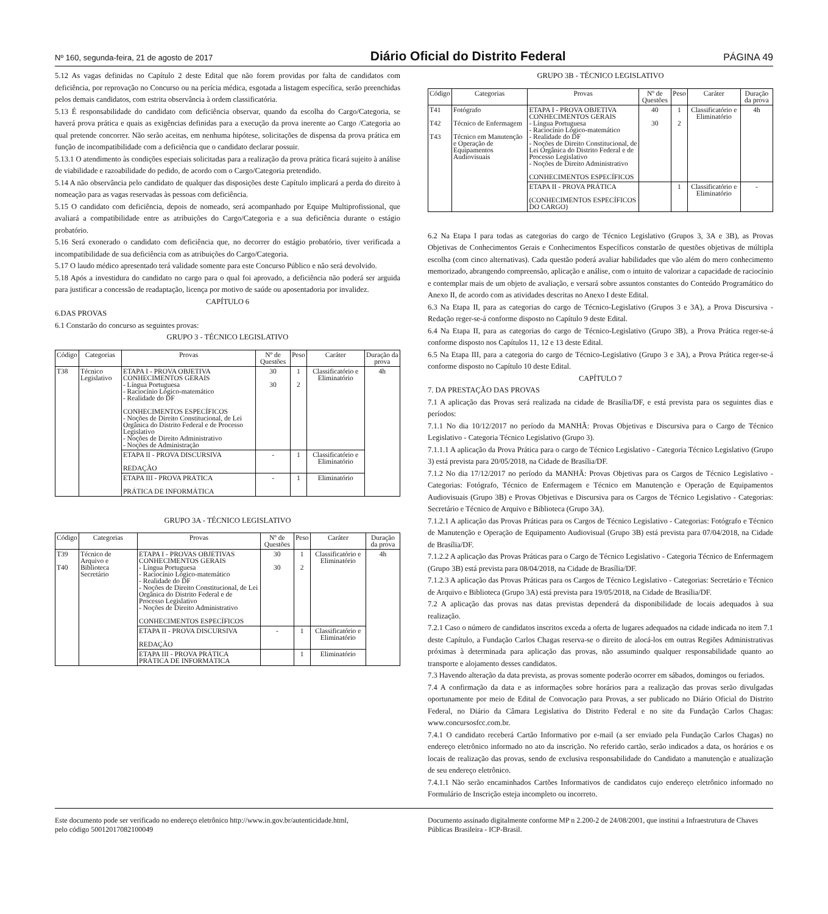Nº 160, segunda-feira, 21 de agosto de 2017 Diário Oficial do Distrito Federal PÁGINA 49
5.12 As vagas definidas no Capítulo 2 deste Edital que não forem providas por falta de candidatos com deficiência, por reprovação no Concurso ou na perícia médica, esgotada a listagem específica, serão preenchidas pelos demais candidatos, com estrita observância à ordem classificatória.
5.13 É responsabilidade do candidato com deficiência observar, quando da escolha do Cargo/Categoria, se haverá prova prática e quais as exigências definidas para a execução da prova inerente ao Cargo /Categoria ao qual pretende concorrer. Não serão aceitas, em nenhuma hipótese, solicitações de dispensa da prova prática em função de incompatibilidade com a deficiência que o candidato declarar possuir.
5.13.1 O atendimento às condições especiais solicitadas para a realização da prova prática ficará sujeito à análise de viabilidade e razoabilidade do pedido, de acordo com o Cargo/Categoria pretendido.
5.14 A não observância pelo candidato de qualquer das disposições deste Capítulo implicará a perda do direito à nomeação para as vagas reservadas às pessoas com deficiência.
5.15 O candidato com deficiência, depois de nomeado, será acompanhado por Equipe Multiprofissional, que avaliará a compatibilidade entre as atribuições do Cargo/Categoria e a sua deficiência durante o estágio probatório.
5.16 Será exonerado o candidato com deficiência que, no decorrer do estágio probatório, tiver verificada a incompatibilidade de sua deficiência com as atribuições do Cargo/Categoria.
5.17 O laudo médico apresentado terá validade somente para este Concurso Público e não será devolvido.
5.18 Após a investidura do candidato no cargo para o qual foi aprovado, a deficiência não poderá ser arguida para justificar a concessão de readaptação, licença por motivo de saúde ou aposentadoria por invalidez.
CAPÍTULO 6
6.DAS PROVAS
6.1 Constarão do concurso as seguintes provas:
GRUPO 3 - TÉCNICO LEGISLATIVO
| Código | Categorias | Provas | Nº de Questões | Peso | Caráter | Duração da prova |
| --- | --- | --- | --- | --- | --- | --- |
| T38 | Técnico Legislativo | ETAPA I - PROVA OBJETIVA CONHECIMENTOS GERAIS - Língua Portuguesa - Raciocínio Lógico-matemático - Realidade do DF CONHECIMENTOS ESPECÍFICOS - Noções de Direito Constitucional, de Lei Orgânica do Distrito Federal e de Processo Legislativo - Noções de Direito Administrativo - Noções de Administração | 30 30 | 1 2 | Classificatório e Eliminatório | 4h |
| | | ETAPA II - PROVA DISCURSIVA REDAÇÃO | - | 1 | Classificatório e Eliminatório | |
| | | ETAPA III - PROVA PRÁTICA PRÁTICA DE INFORMÁTICA | - | 1 | Eliminatório | |
GRUPO 3A - TÉCNICO LEGISLATIVO
| Código | Categorias | Provas | Nº de Questões | Peso | Caráter | Duração da prova |
| --- | --- | --- | --- | --- | --- | --- |
| T39 T40 | Técnico de Arquivo e Biblioteca Secretário | ETAPA I - PROVAS OBJETIVAS CONHECIMENTOS GERAIS - Língua Portuguesa - Raciocínio Lógico-matemático - Realidade do DF - Noções de Direito Constitucional, de Lei Orgânica do Distrito Federal e de Processo Legislativo - Noções de Direito Administrativo CONHECIMENTOS ESPECÍFICOS | 30 30 | 1 2 | Classificatório e Eliminatório | 4h |
| | | ETAPA II - PROVA DISCURSIVA REDAÇÃO | - | 1 | Classificatório e Eliminatório | |
| | | ETAPA III - PROVA PRÁTICA PRÁTICA DE INFORMÁTICA | | 1 | Eliminatório | |
GRUPO 3B - TÉCNICO LEGISLATIVO
| Código | Categorias | Provas | Nº de Questões | Peso | Caráter | Duração da prova |
| --- | --- | --- | --- | --- | --- | --- |
| T41 T42 T43 | Fotógrafo Técnico de Enfermagem Técnico em Manutenção e Operação de Equipamentos Audiovisuais | ETAPA I - PROVA OBJETIVA CONHECIMENTOS GERAIS - Língua Portuguesa - Raciocínio Lógico-matemático - Realidade do DF - Noções de Direito Constitucional, de Lei Orgânica do Distrito Federal e de Processo Legislativo - Noções de Direito Administrativo CONHECIMENTOS ESPECÍFICOS | 40 30 | 1 2 | Classificatório e Eliminatório | 4h |
| | | ETAPA II - PROVA PRÁTICA (CONHECIMENTOS ESPECÍFICOS DO CARGO) | | 1 | Classificatório e Eliminatório | - |
6.2 Na Etapa I para todas as categorias do cargo de Técnico Legislativo (Grupos 3, 3A e 3B), as Provas Objetivas de Conhecimentos Gerais e Conhecimentos Específicos constarão de questões objetivas de múltipla escolha (com cinco alternativas). Cada questão poderá avaliar habilidades que vão além do mero conhecimento memorizado, abrangendo compreensão, aplicação e análise, com o intuito de valorizar a capacidade de raciocínio e contemplar mais de um objeto de avaliação, e versará sobre assuntos constantes do Conteúdo Programático do Anexo II, de acordo com as atividades descritas no Anexo I deste Edital.
6.3 Na Etapa II, para as categorias do cargo de Técnico-Legislativo (Grupos 3 e 3A), a Prova Discursiva - Redação reger-se-á conforme disposto no Capítulo 9 deste Edital.
6.4 Na Etapa II, para as categorias do cargo de Técnico-Legislativo (Grupo 3B), a Prova Prática reger-se-á conforme disposto nos Capítulos 11, 12 e 13 deste Edital.
6.5 Na Etapa III, para a categoria do cargo de Técnico-Legislativo (Grupo 3 e 3A), a Prova Prática reger-se-á conforme disposto no Capítulo 10 deste Edital.
CAPÍTULO 7
7. DA PRESTAÇÃO DAS PROVAS
7.1 A aplicação das Provas será realizada na cidade de Brasília/DF, e está prevista para os seguintes dias e períodos:
7.1.1 No dia 10/12/2017 no período da MANHÃ: Provas Objetivas e Discursiva para o Cargo de Técnico Legislativo - Categoria Técnico Legislativo (Grupo 3).
7.1.1.1 A aplicação da Prova Prática para o cargo de Técnico Legislativo - Categoria Técnico Legislativo (Grupo 3) está prevista para 20/05/2018, na Cidade de Brasília/DF.
7.1.2 No dia 17/12/2017 no período da MANHÃ: Provas Objetivas para os Cargos de Técnico Legislativo - Categorias: Fotógrafo, Técnico de Enfermagem e Técnico em Manutenção e Operação de Equipamentos Audiovisuais (Grupo 3B) e Provas Objetivas e Discursiva para os Cargos de Técnico Legislativo - Categorias: Secretário e Técnico de Arquivo e Biblioteca (Grupo 3A).
7.1.2.1 A aplicação das Provas Práticas para os Cargos de Técnico Legislativo - Categorias: Fotógrafo e Técnico de Manutenção e Operação de Equipamento Audiovisual (Grupo 3B) está prevista para 07/04/2018, na Cidade de Brasília/DF.
7.1.2.2 A aplicação das Provas Práticas para o Cargo de Técnico Legislativo - Categoria Técnico de Enfermagem (Grupo 3B) está prevista para 08/04/2018, na Cidade de Brasília/DF.
7.1.2.3 A aplicação das Provas Práticas para os Cargos de Técnico Legislativo - Categorias: Secretário e Técnico de Arquivo e Biblioteca (Grupo 3A) está prevista para 19/05/2018, na Cidade de Brasília/DF.
7.2 A aplicação das provas nas datas previstas dependerá da disponibilidade de locais adequados à sua realização.
7.2.1 Caso o número de candidatos inscritos exceda a oferta de lugares adequados na cidade indicada no item 7.1 deste Capítulo, a Fundação Carlos Chagas reserva-se o direito de alocá-los em outras Regiões Administrativas próximas à determinada para aplicação das provas, não assumindo qualquer responsabilidade quanto ao transporte e alojamento desses candidatos.
7.3 Havendo alteração da data prevista, as provas somente poderão ocorrer em sábados, domingos ou feriados.
7.4 A confirmação da data e as informações sobre horários para a realização das provas serão divulgadas oportunamente por meio de Edital de Convocação para Provas, a ser publicado no Diário Oficial do Distrito Federal, no Diário da Câmara Legislativa do Distrito Federal e no site da Fundação Carlos Chagas: www.concursosfcc.com.br.
7.4.1 O candidato receberá Cartão Informativo por e-mail (a ser enviado pela Fundação Carlos Chagas) no endereço eletrônico informado no ato da inscrição. No referido cartão, serão indicados a data, os horários e os locais de realização das provas, sendo de exclusiva responsabilidade do Candidato a manutenção e atualização de seu endereço eletrônico.
7.4.1.1 Não serão encaminhados Cartões Informativos de candidatos cujo endereço eletrônico informado no Formulário de Inscrição esteja incompleto ou incorreto.
Este documento pode ser verificado no endereço eletrônico http://www.in.gov.br/autenticidade.html,
pelo código 50012017082100049
Documento assinado digitalmente conforme MP n 2.200-2 de 24/08/2001, que institui a Infraestrutura de Chaves Públicas Brasileira - ICP-Brasil.